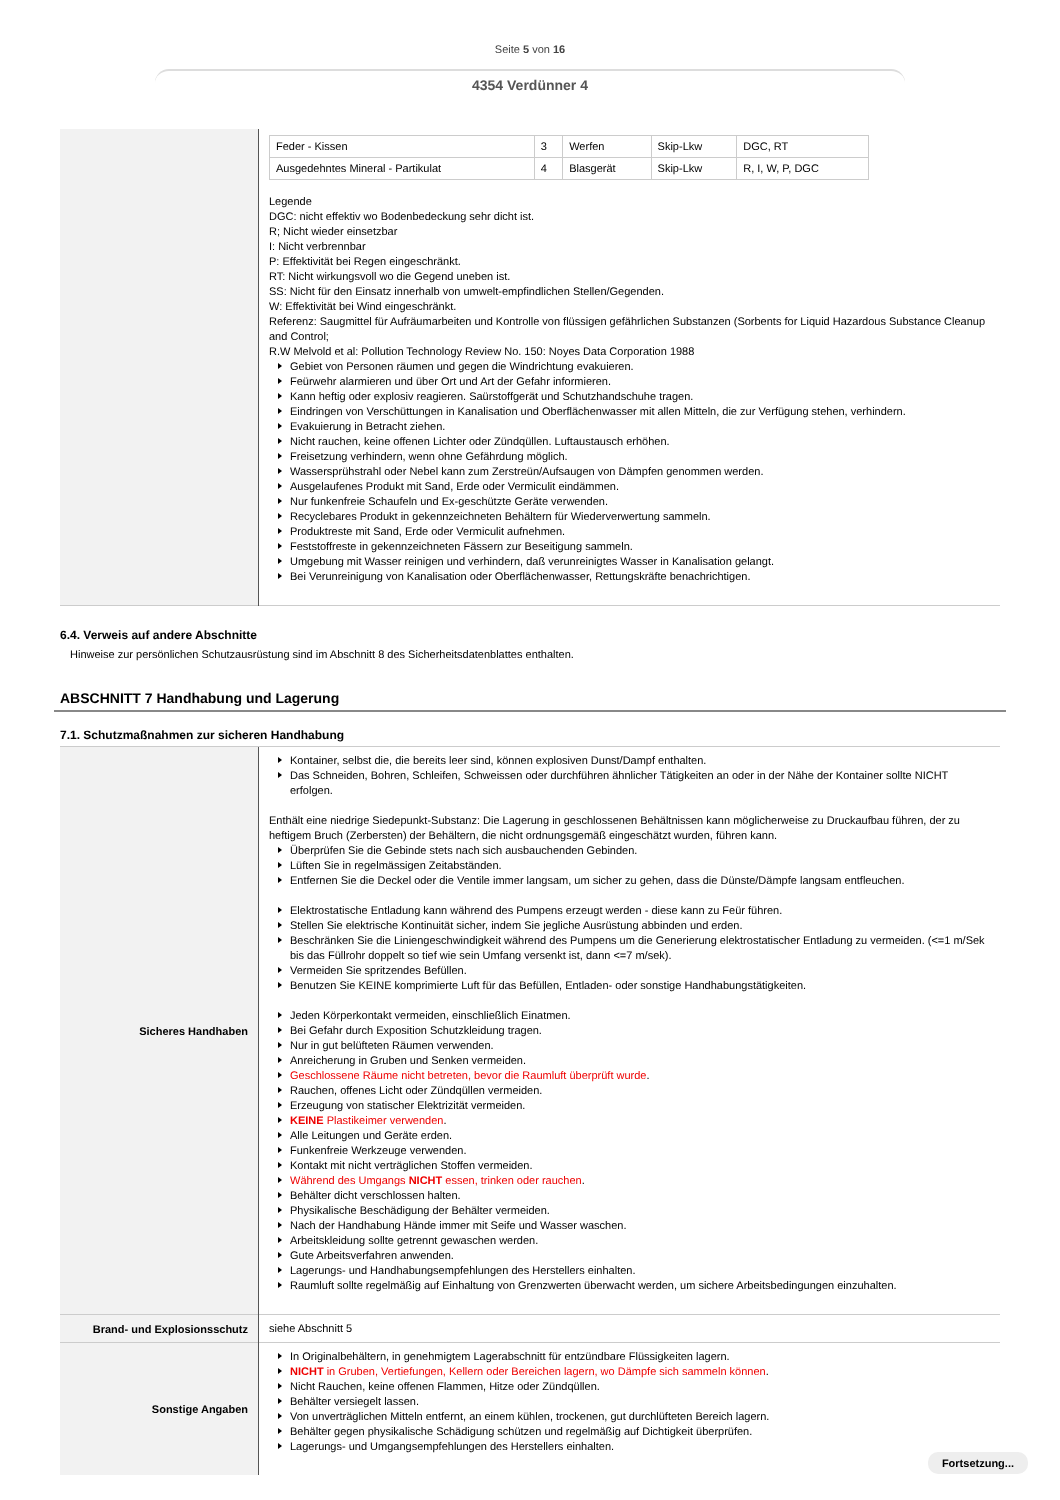Seite 5 von 16
4354 Verdünner 4
| | / Feder - Kissen / 3 / Werfen / Skip-Lkw / DGC, RT / / Ausgedehntes Mineral - Partikulat / 4 / Blasgerät / Skip-Lkw / R, I, W, P, DGC / Legende DGC: nicht effektiv wo Bodenbedeckung sehr dicht ist. R; Nicht wieder einsetzbar I: Nicht verbrennbar P: Effektivität bei Regen eingeschränkt. RT: Nicht wirkungsvoll wo die Gegend uneben ist. SS: Nicht für den Einsatz innerhalb von umwelt-empfindlichen Stellen/Gegenden. W: Effektivität bei Wind eingeschränkt. Referenz: Saugmittel für Aufräumarbeiten und Kontrolle von flüssigen gefährlichen Substanzen (Sorbents for Liquid Hazardous Substance Cleanup and Control; R.W Melvold et al: Pollution Technology Review No. 150: Noyes Data Corporation 1988 Gebiet von Personen räumen und gegen die Windrichtung evakuieren. Feürwehr alarmieren und über Ort und Art der Gefahr informieren. Kann heftig oder explosiv reagieren. Saürstoffgerät und Schutzhandschuhe tragen. Eindringen von Verschüttungen in Kanalisation und Oberflächenwasser mit allen Mitteln, die zur Verfügung stehen, verhindern. Evakuierung in Betracht ziehen. Nicht rauchen, keine offenen Lichter oder Zündqüllen. Luftaustausch erhöhen. Freisetzung verhindern, wenn ohne Gefährdung möglich. Wassersprühstrahl oder Nebel kann zum Zerstreün/Aufsaugen von Dämpfen genommen werden. Ausgelaufenes Produkt mit Sand, Erde oder Vermiculit eindämmen. Nur funkenfreie Schaufeln und Ex-geschützte Geräte verwenden. Recyclebares Produkt in gekennzeichneten Behältern für Wiederverwertung sammeln. Produktreste mit Sand, Erde oder Vermiculit aufnehmen. Feststoffreste in gekennzeichneten Fässern zur Beseitigung sammeln. Umgebung mit Wasser reinigen und verhindern, daß verunreinigtes Wasser in Kanalisation gelangt. Bei Verunreinigung von Kanalisation oder Oberflächenwasser, Rettungskräfte benachrichtigen. |
6.4. Verweis auf andere Abschnitte
Hinweise zur persönlichen Schutzausrüstung sind im Abschnitt 8 des Sicherheitsdatenblattes enthalten.
ABSCHNITT 7 Handhabung und Lagerung
7.1. Schutzmaßnahmen zur sicheren Handhabung
| Sicheres Handhaben | Kontainer, selbst die, die bereits leer sind, können explosiven Dunst/Dampf enthalten. Das Schneiden, Bohren, Schleifen, Schweissen oder durchführen ähnlicher Tätigkeiten an oder in der Nähe der Kontainer sollte NICHT erfolgen. Enthält eine niedrige Siedepunkt-Substanz: Die Lagerung in geschlossenen Behältnissen kann möglicherweise zu Druckaufbau führen, der zu heftigem Bruch (Zerbersten) der Behältern, die nicht ordnungsgemäß eingeschätzt wurden, führen kann. Überprüfen Sie die Gebinde stets nach sich ausbauchenden Gebinden. Lüften Sie in regelmässigen Zeitabständen. Entfernen Sie die Deckel oder die Ventile immer langsam, um sicher zu gehen, dass die Dünste/Dämpfe langsam entfleuchen. Elektrostatische Entladung kann während des Pumpens erzeugt werden - diese kann zu Feür führen. Stellen Sie elektrische Kontinuität sicher, indem Sie jegliche Ausrüstung abbinden und erden. Beschränken Sie die Liniengeschwindigkeit während des Pumpens um die Generierung elektrostatischer Entladung zu vermeiden. (<=1 m/Sek bis das Füllrohr doppelt so tief wie sein Umfang versenkt ist, dann <=7 m/sek). Vermeiden Sie spritzendes Befüllen. Benutzen Sie KEINE komprimierte Luft für das Befüllen, Entladen- oder sonstige Handhabungstätigkeiten. Jeden Körperkontakt vermeiden, einschließlich Einatmen. Bei Gefahr durch Exposition Schutzkleidung tragen. Nur in gut belüfteten Räumen verwenden. Anreicherung in Gruben und Senken vermeiden. Geschlossene Räume nicht betreten, bevor die Raumluft überprüft wurde . Rauchen, offenes Licht oder Zündqüllen vermeiden. Erzeugung von statischer Elektrizität vermeiden. KEINE Plastikeimer verwenden . Alle Leitungen und Geräte erden. Funkenfreie Werkzeuge verwenden. Kontakt mit nicht verträglichen Stoffen vermeiden. Während des Umgangs NICHT essen, trinken oder rauchen . Behälter dicht verschlossen halten. Physikalische Beschädigung der Behälter vermeiden. Nach der Handhabung Hände immer mit Seife und Wasser waschen. Arbeitskleidung sollte getrennt gewaschen werden. Gute Arbeitsverfahren anwenden. Lagerungs- und Handhabungsempfehlungen des Herstellers einhalten. Raumluft sollte regelmäßig auf Einhaltung von Grenzwerten überwacht werden, um sichere Arbeitsbedingungen einzuhalten. |
| Brand- und Explosionsschutz | siehe Abschnitt 5 |
| Sonstige Angaben | In Originalbehältern, in genehmigtem Lagerabschnitt für entzündbare Flüssigkeiten lagern. NICHT in Gruben, Vertiefungen, Kellern oder Bereichen lagern, wo Dämpfe sich sammeln können . Nicht Rauchen, keine offenen Flammen, Hitze oder Zündqüllen. Behälter versiegelt lassen. Von unverträglichen Mitteln entfernt, an einem kühlen, trockenen, gut durchlüfteten Bereich lagern. Behälter gegen physikalische Schädigung schützen und regelmäßig auf Dichtigkeit überprüfen. Lagerungs- und Umgangsempfehlungen des Herstellers einhalten. |
Fortsetzung...